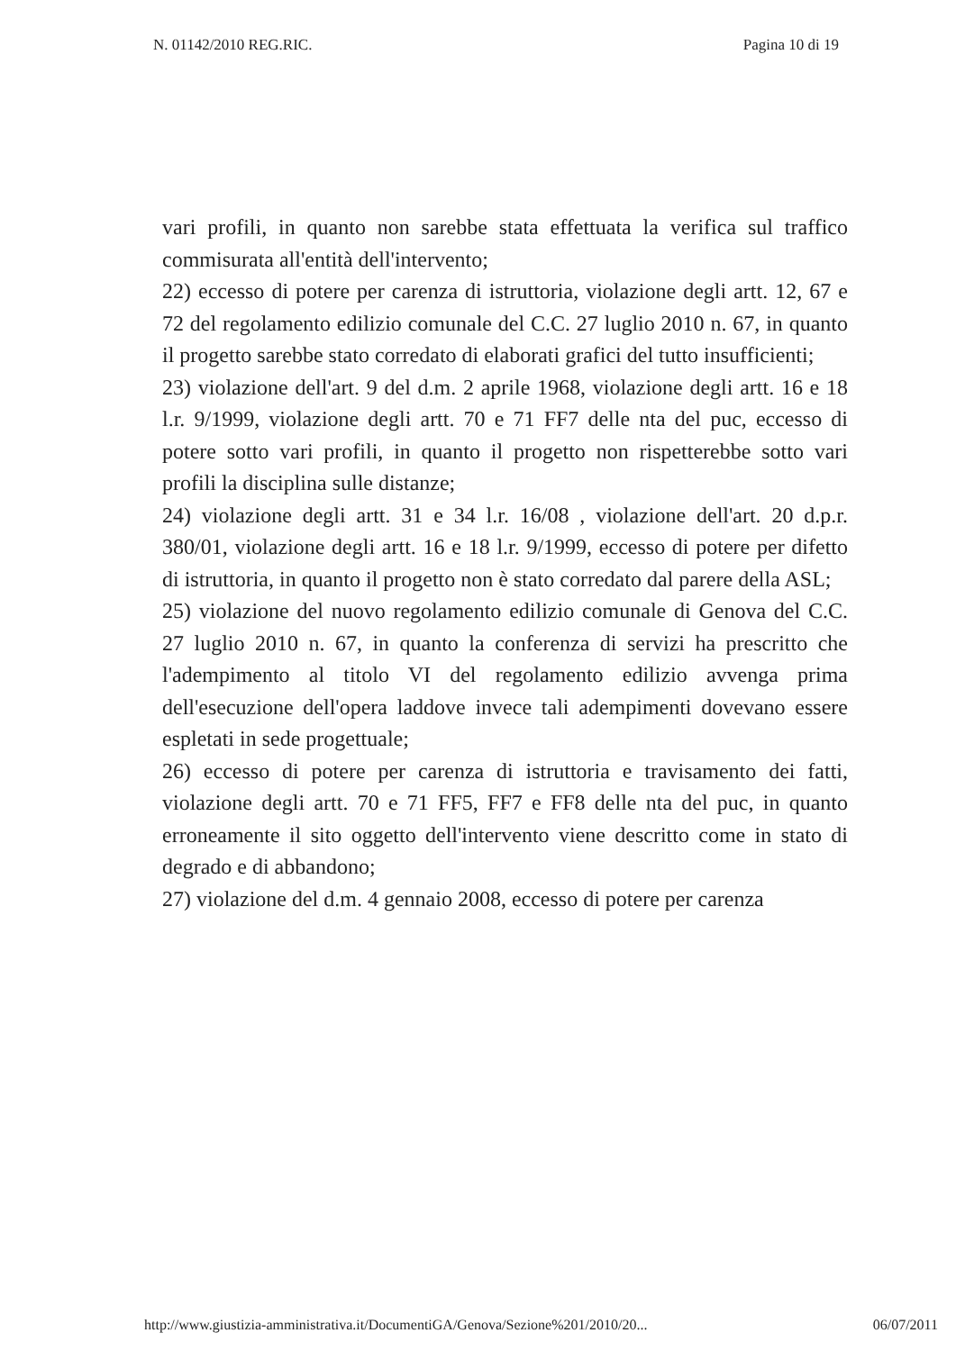N. 01142/2010 REG.RIC. Pagina 10 di 19
vari profili, in quanto non sarebbe stata effettuata la verifica sul traffico commisurata all'entità dell'intervento;
22) eccesso di potere per carenza di istruttoria, violazione degli artt. 12, 67 e 72 del regolamento edilizio comunale del C.C. 27 luglio 2010 n. 67, in quanto il progetto sarebbe stato corredato di elaborati grafici del tutto insufficienti;
23) violazione dell'art. 9 del d.m. 2 aprile 1968, violazione degli artt. 16 e 18 l.r. 9/1999, violazione degli artt. 70 e 71 FF7 delle nta del puc, eccesso di potere sotto vari profili, in quanto il progetto non rispetterebbe sotto vari profili la disciplina sulle distanze;
24) violazione degli artt. 31 e 34 l.r. 16/08 , violazione dell'art. 20 d.p.r. 380/01, violazione degli artt. 16 e 18 l.r. 9/1999, eccesso di potere per difetto di istruttoria, in quanto il progetto non è stato corredato dal parere della ASL;
25) violazione del nuovo regolamento edilizio comunale di Genova del C.C. 27 luglio 2010 n. 67, in quanto la conferenza di servizi ha prescritto che l'adempimento al titolo VI del regolamento edilizio avvenga prima dell'esecuzione dell'opera laddove invece tali adempimenti dovevano essere espletati in sede progettuale;
26) eccesso di potere per carenza di istruttoria e travisamento dei fatti, violazione degli artt. 70 e 71 FF5, FF7 e FF8 delle nta del puc, in quanto erroneamente il sito oggetto dell'intervento viene descritto come in stato di degrado e di abbandono;
27) violazione del d.m. 4 gennaio 2008, eccesso di potere per carenza
http://www.giustizia-amministrativa.it/DocumentiGA/Genova/Sezione%201/2010/20... 06/07/2011